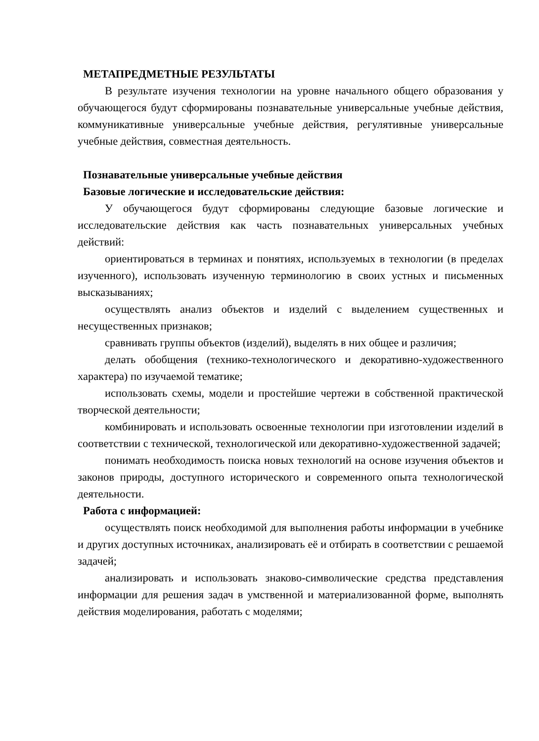МЕТАПРЕДМЕТНЫЕ РЕЗУЛЬТАТЫ
В результате изучения технологии на уровне начального общего образования у обучающегося будут сформированы познавательные универсальные учебные действия, коммуникативные универсальные учебные действия, регулятивные универсальные учебные действия, совместная деятельность.
Познавательные универсальные учебные действия
Базовые логические и исследовательские действия:
У обучающегося будут сформированы следующие базовые логические и исследовательские действия как часть познавательных универсальных учебных действий:
ориентироваться в терминах и понятиях, используемых в технологии (в пределах изученного), использовать изученную терминологию в своих устных и письменных высказываниях;
осуществлять анализ объектов и изделий с выделением существенных и несущественных признаков;
сравнивать группы объектов (изделий), выделять в них общее и различия;
делать обобщения (технико-технологического и декоративно-художественного характера) по изучаемой тематике;
использовать схемы, модели и простейшие чертежи в собственной практической творческой деятельности;
комбинировать и использовать освоенные технологии при изготовлении изделий в соответствии с технической, технологической или декоративно-художественной задачей;
понимать необходимость поиска новых технологий на основе изучения объектов и законов природы, доступного исторического и современного опыта технологической деятельности.
Работа с информацией:
осуществлять поиск необходимой для выполнения работы информации в учебнике и других доступных источниках, анализировать её и отбирать в соответствии с решаемой задачей;
анализировать и использовать знаково-символические средства представления информации для решения задач в умственной и материализованной форме, выполнять действия моделирования, работать с моделями;